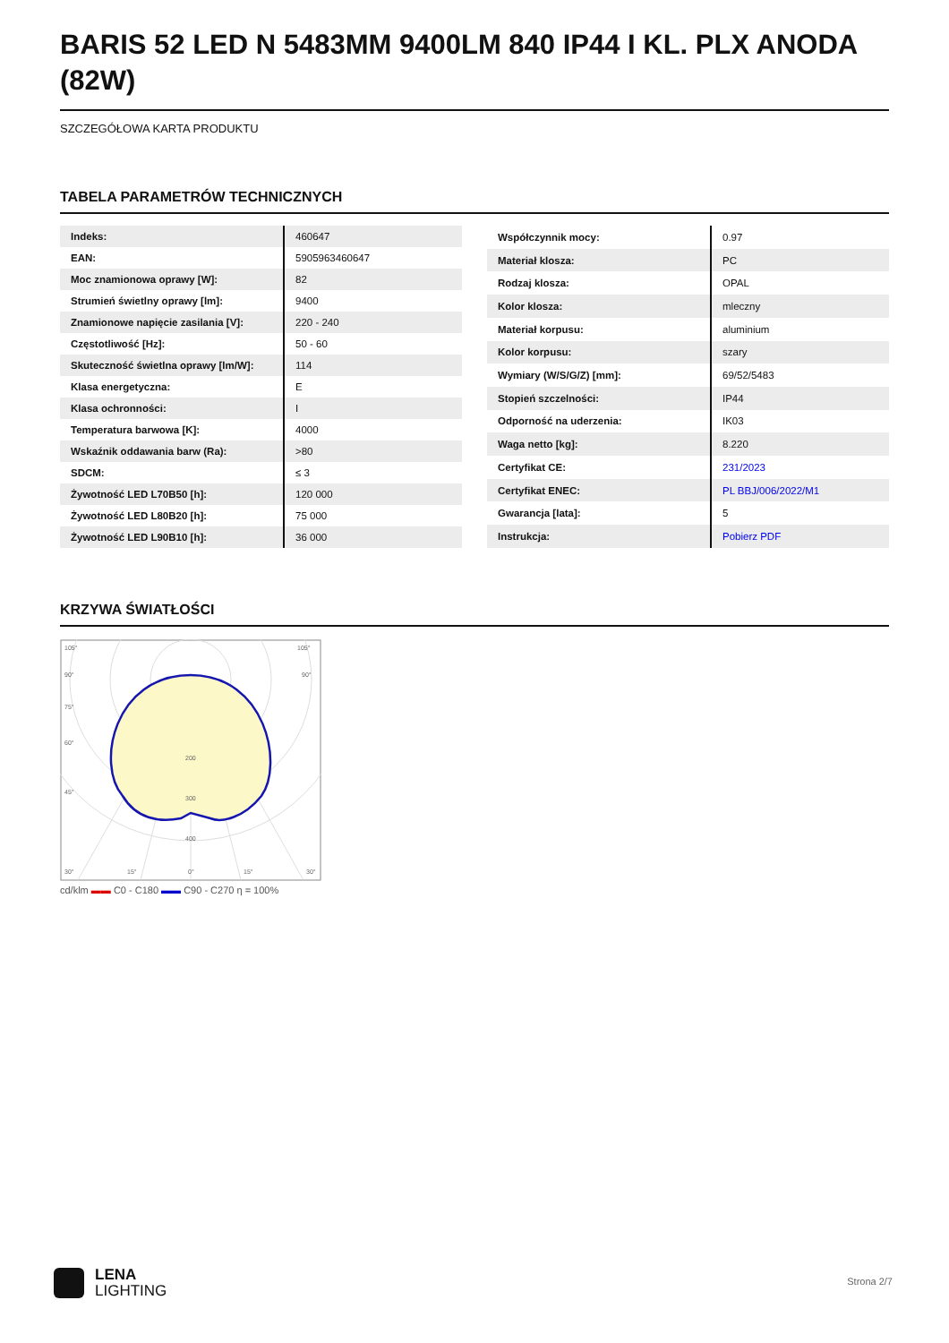BARIS 52 LED N 5483MM 9400LM 840 IP44 I KL. PLX ANODA (82W)
SZCZEGÓŁOWA KARTA PRODUKTU
TABELA PARAMETRÓW TECHNICZNYCH
| Indeks: | 460647 |
| EAN: | 5905963460647 |
| Moc znamionowa oprawy [W]: | 82 |
| Strumień świetlny oprawy [lm]: | 9400 |
| Znamionowe napięcie zasilania [V]: | 220 - 240 |
| Częstotliwość [Hz]: | 50 - 60 |
| Skuteczność świetlna oprawy [lm/W]: | 114 |
| Klasa energetyczna: | E |
| Klasa ochronności: | I |
| Temperatura barwowa [K]: | 4000 |
| Wskaźnik oddawania barw (Ra): | >80 |
| SDCM: | ≤ 3 |
| Żywotność LED L70B50 [h]: | 120 000 |
| Żywotność LED L80B20 [h]: | 75 000 |
| Żywotność LED L90B10 [h]: | 36 000 |
| Współczynnik mocy: | 0.97 |
| Materiał klosza: | PC |
| Rodzaj klosza: | OPAL |
| Kolor klosza: | mleczny |
| Materiał korpusu: | aluminium |
| Kolor korpusu: | szary |
| Wymiary (W/S/G/Z) [mm]: | 69/52/5483 |
| Stopień szczelności: | IP44 |
| Odporność na uderzenia: | IK03 |
| Waga netto [kg]: | 8.220 |
| Certyfikat CE: | 231/2023 |
| Certyfikat ENEC: | PL BBJ/006/2022/M1 |
| Gwarancja [lata]: | 5 |
| Instrukcja: | Pobierz PDF |
KRZYWA ŚWIATŁOŚCI
105°
105°
90°
90°
75°
60°
45°
200
300
400
30°
15°
0°
15°
30°
cd/klm ▬▬ C0 - C180 ▬▬ C90 - C270 η = 100%
LENA
LIGHTING
Strona 2/7